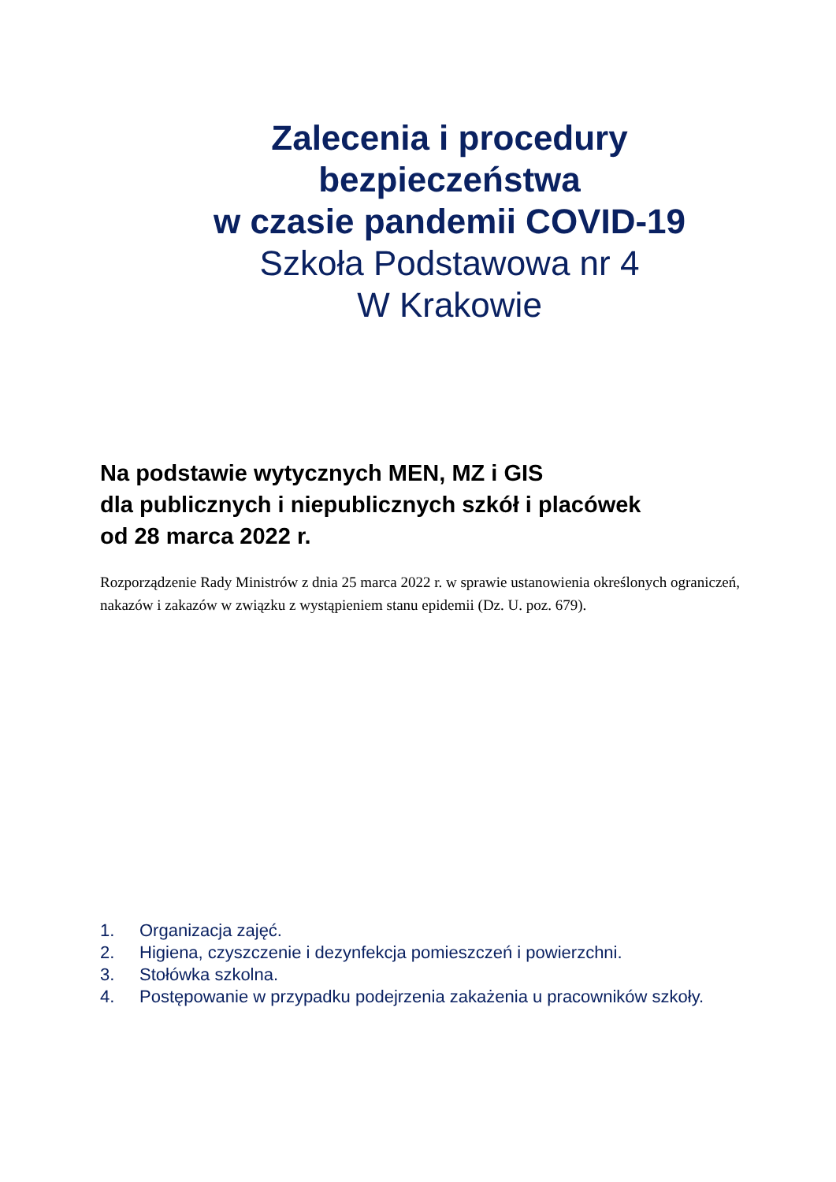Zalecenia i procedury
bezpieczeństwa
w czasie pandemii COVID-19
Szkoła Podstawowa nr 4
W Krakowie
Na podstawie wytycznych MEN, MZ i GIS
dla publicznych i niepublicznych szkół i placówek
od 28 marca 2022 r.
Rozporządzenie Rady Ministrów z dnia 25 marca 2022 r. w sprawie ustanowienia określonych ograniczeń, nakazów i zakazów w związku z wystąpieniem stanu epidemii (Dz. U. poz. 679).
1. Organizacja zajęć.
2. Higiena, czyszczenie i dezynfekcja pomieszczeń i powierzchni.
3. Stołówka szkolna.
4. Postępowanie w przypadku podejrzenia zakażenia u pracowników szkoły.